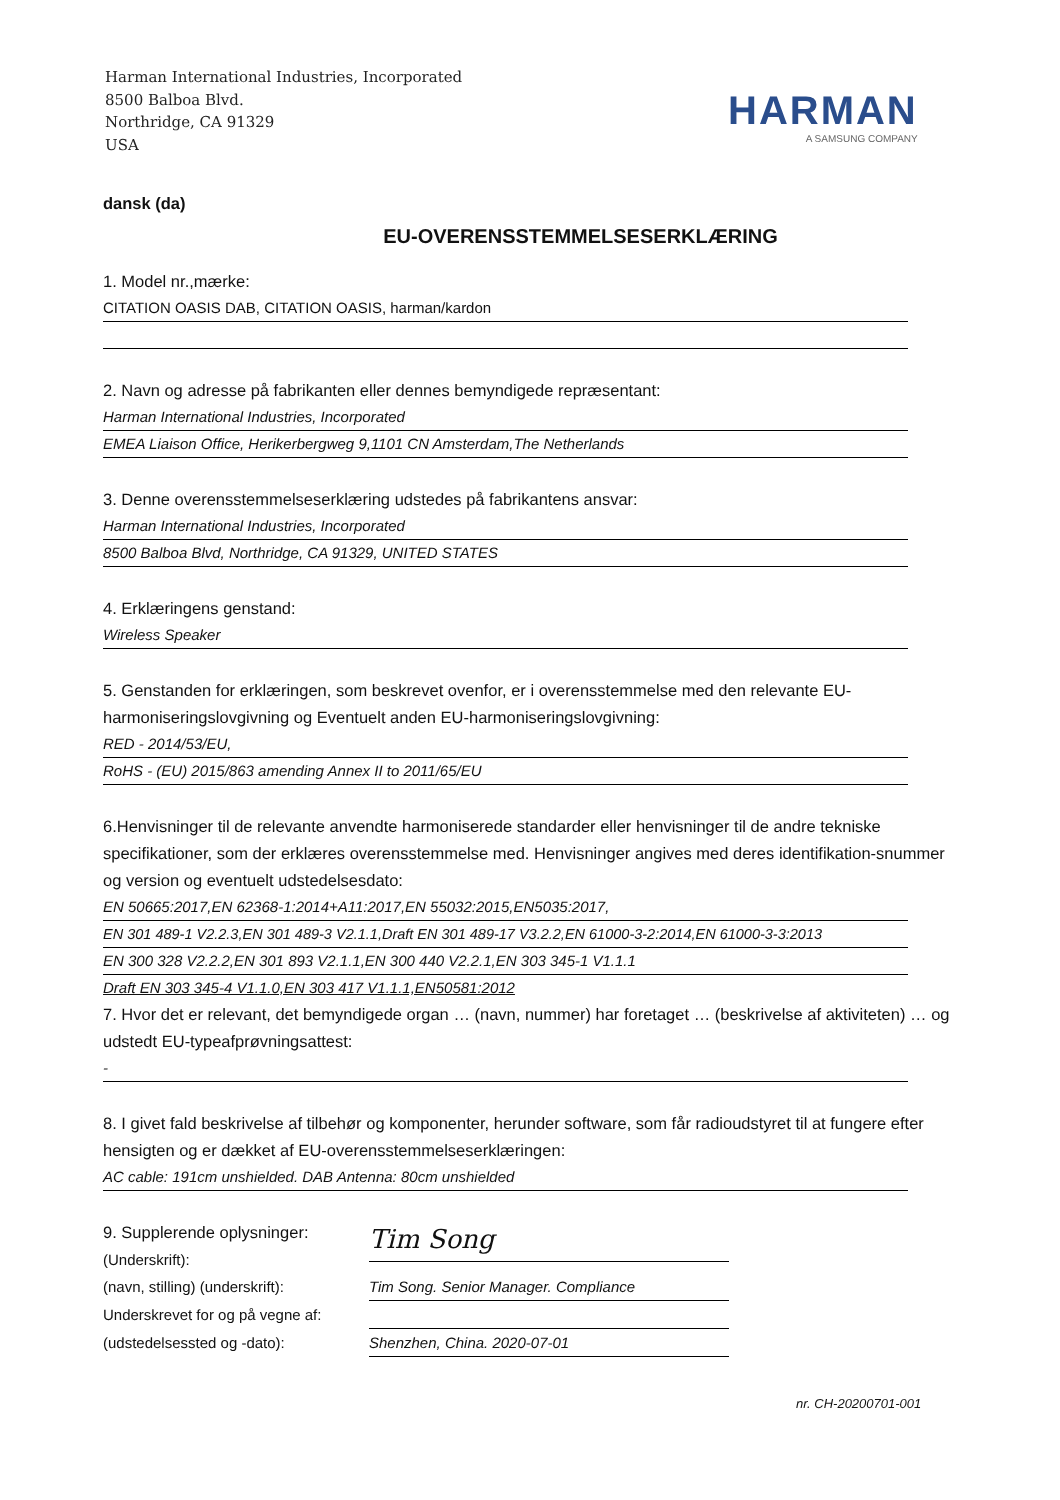Harman International Industries, Incorporated
8500 Balboa Blvd.
Northridge, CA 91329
USA
HARMAN
A SAMSUNG COMPANY
dansk (da)
EU-OVERENSSTEMMELSESERKLÆRING
1. Model nr.,mærke:
CITATION OASIS DAB, CITATION OASIS, harman/kardon
2. Navn og adresse på fabrikanten eller dennes bemyndigede repræsentant:
Harman International Industries, Incorporated
EMEA Liaison Office, Herikerbergweg 9,1101 CN Amsterdam,The Netherlands
3. Denne overensstemmelseserklæring udstedes på fabrikantens ansvar:
Harman International Industries, Incorporated
8500 Balboa Blvd, Northridge, CA 91329, UNITED STATES
4. Erklæringens genstand:
Wireless Speaker
5. Genstanden for erklæringen, som beskrevet ovenfor, er i overensstemmelse med den relevante EU-harmoniseringslovgivning og Eventuelt anden EU-harmoniseringslovgivning:
RED - 2014/53/EU,
RoHS - (EU) 2015/863 amending Annex II to 2011/65/EU
6.Henvisninger til de relevante anvendte harmoniserede standarder eller henvisninger til de andre tekniske specifikationer, som der erklæres overensstemmelse med. Henvisninger angives med deres identifikation-snummer og version og eventuelt udstedelsesdato:
EN 50665:2017,EN 62368-1:2014+A11:2017,EN 55032:2015,EN5035:2017,
EN 301 489-1 V2.2.3,EN 301 489-3 V2.1.1,Draft EN 301 489-17 V3.2.2,EN 61000-3-2:2014,EN 61000-3-3:2013
EN 300 328 V2.2.2,EN 301 893 V2.1.1,EN 300 440 V2.2.1,EN 303 345-1 V1.1.1
Draft EN 303 345-4 V1.1.0,EN 303 417 V1.1.1,EN50581:2012
7. Hvor det er relevant, det bemyndigede organ … (navn, nummer) har foretaget … (beskrivelse af aktiviteten) … og udstedt EU-typeafprøvningsattest:
-
8. I givet fald beskrivelse af tilbehør og komponenter, herunder software, som får radioudstyret til at fungere efter hensigten og er dækket af EU-overensstemmelseserklæringen:
AC cable: 191cm unshielded. DAB Antenna: 80cm unshielded
9. Supplerende oplysninger:
(Underskrift):
Tim Song
(navn, stilling) (underskrift):
Tim Song. Senior Manager. Compliance
Underskrevet for og på vegne af:
(udstedelsessted og -dato):
Shenzhen, China. 2020-07-01
nr. CH-20200701-001